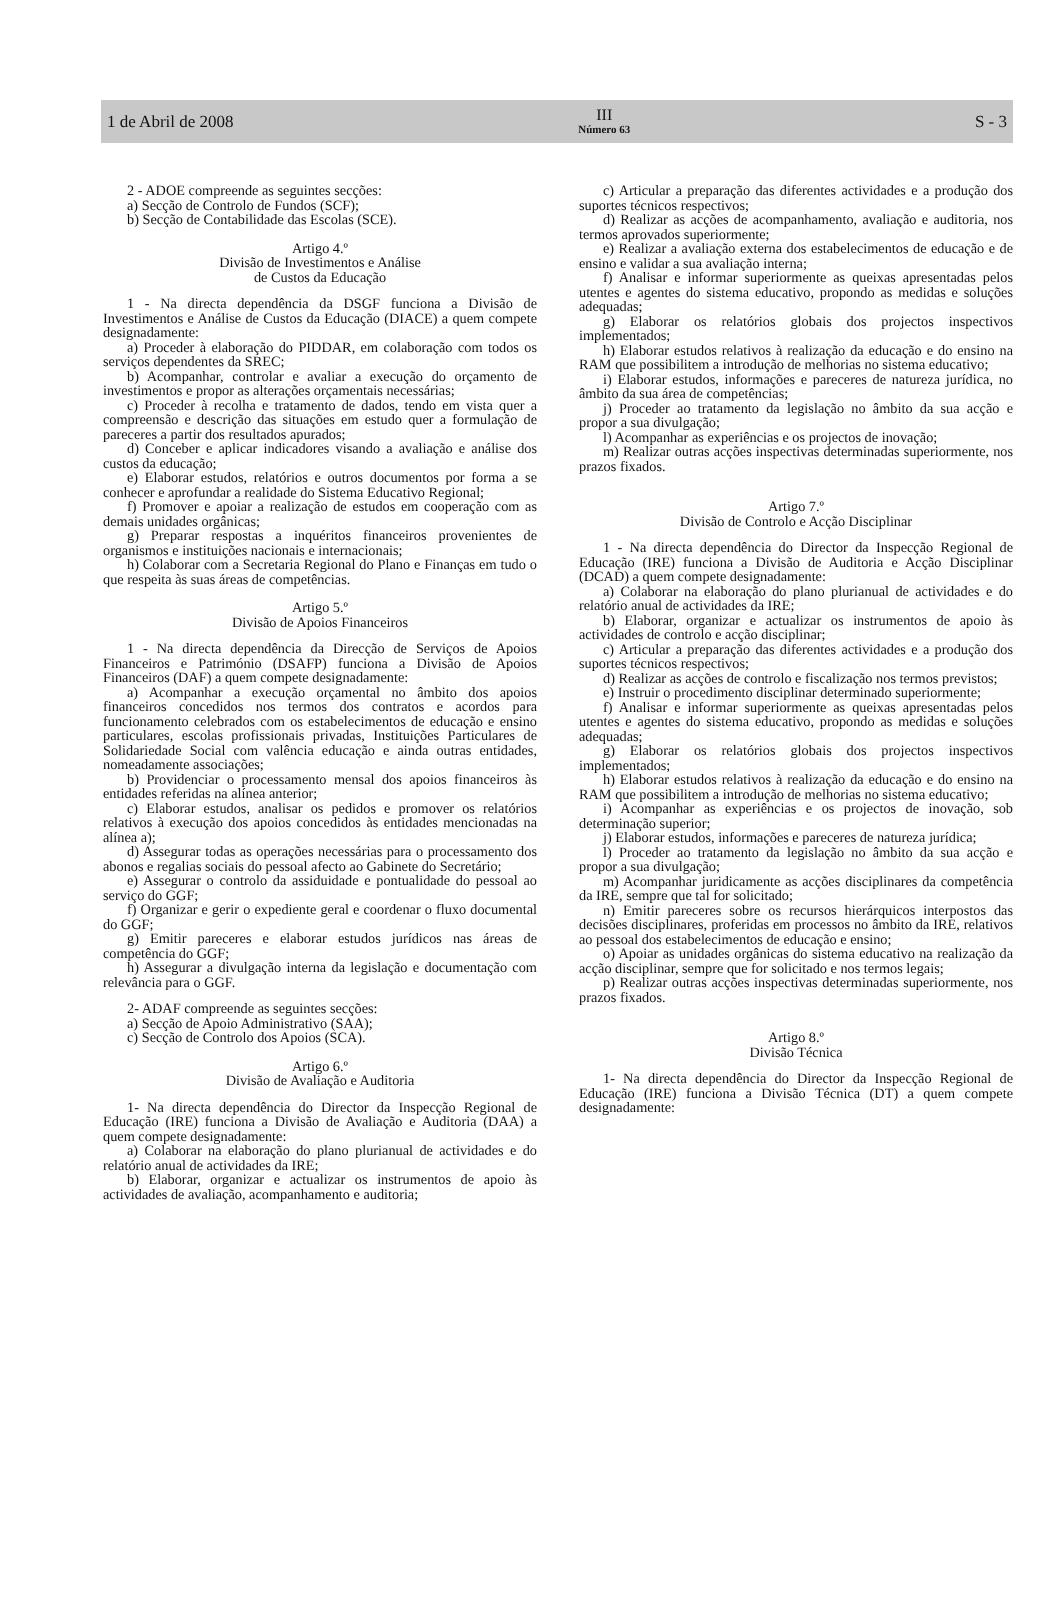1 de Abril de 2008
III
Número 63
S - 3
2 - ADOE compreende as seguintes secções:
a) Secção de Controlo de Fundos (SCF);
b) Secção de Contabilidade das Escolas (SCE).
Artigo 4.º
Divisão de Investimentos e Análise
de Custos da Educação
1 - Na directa dependência da DSGF funciona a Divisão de Investimentos e Análise de Custos da Educação (DIACE) a quem compete designadamente:
a) Proceder à elaboração do PIDDAR, em colaboração com todos os serviços dependentes da SREC;
b) Acompanhar, controlar e avaliar a execução do orçamento de investimentos e propor as alterações orçamentais necessárias;
c) Proceder à recolha e tratamento de dados, tendo em vista quer a compreensão e descrição das situações em estudo quer a formulação de pareceres a partir dos resultados apurados;
d) Conceber e aplicar indicadores visando a avaliação e análise dos custos da educação;
e) Elaborar estudos, relatórios e outros documentos por forma a se conhecer e aprofundar a realidade do Sistema Educativo Regional;
f) Promover e apoiar a realização de estudos em cooperação com as demais unidades orgânicas;
g) Preparar respostas a inquéritos financeiros provenientes de organismos e instituições nacionais e internacionais;
h) Colaborar com a Secretaria Regional do Plano e Finanças em tudo o que respeita às suas áreas de competências.
Artigo 5.º
Divisão de Apoios Financeiros
1 - Na directa dependência da Direcção de Serviços de Apoios Financeiros e Património (DSAFP) funciona a Divisão de Apoios Financeiros (DAF) a quem compete designadamente:
a) Acompanhar a execução orçamental no âmbito dos apoios financeiros concedidos nos termos dos contratos e acordos para funcionamento celebrados com os estabelecimentos de educação e ensino particulares, escolas profissionais privadas, Instituições Particulares de Solidariedade Social com valência educação e ainda outras entidades, nomeadamente associações;
b) Providenciar o processamento mensal dos apoios financeiros às entidades referidas na alínea anterior;
c) Elaborar estudos, analisar os pedidos e promover os relatórios relativos à execução dos apoios concedidos às entidades mencionadas na alínea a);
d) Assegurar todas as operações necessárias para o processamento dos abonos e regalias sociais do pessoal afecto ao Gabinete do Secretário;
e) Assegurar o controlo da assiduidade e pontualidade do pessoal ao serviço do GGF;
f) Organizar e gerir o expediente geral e coordenar o fluxo documental do GGF;
g) Emitir pareceres e elaborar estudos jurídicos nas áreas de competência do GGF;
h) Assegurar a divulgação interna da legislação e documentação com relevância para o GGF.
2- ADAF compreende as seguintes secções:
a) Secção de Apoio Administrativo (SAA);
c) Secção de Controlo dos Apoios (SCA).
Artigo 6.º
Divisão de Avaliação e Auditoria
1- Na directa dependência do Director da Inspecção Regional de Educação (IRE) funciona a Divisão de Avaliação e Auditoria (DAA) a quem compete designadamente:
a) Colaborar na elaboração do plano plurianual de actividades e do relatório anual de actividades da IRE;
b) Elaborar, organizar e actualizar os instrumentos de apoio às actividades de avaliação, acompanhamento e auditoria;
c) Articular a preparação das diferentes actividades e a produção dos suportes técnicos respectivos;
d) Realizar as acções de acompanhamento, avaliação e auditoria, nos termos aprovados superiormente;
e) Realizar a avaliação externa dos estabelecimentos de educação e de ensino e validar a sua avaliação interna;
f) Analisar e informar superiormente as queixas apresentadas pelos utentes e agentes do sistema educativo, propondo as medidas e soluções adequadas;
g) Elaborar os relatórios globais dos projectos inspectivos implementados;
h) Elaborar estudos relativos à realização da educação e do ensino na RAM que possibilitem a introdução de melhorias no sistema educativo;
i) Elaborar estudos, informações e pareceres de natureza jurídica, no âmbito da sua área de competências;
j) Proceder ao tratamento da legislação no âmbito da sua acção e propor a sua divulgação;
l) Acompanhar as experiências e os projectos de inovação;
m) Realizar outras acções inspectivas determinadas superiormente, nos prazos fixados.
Artigo 7.º
Divisão de Controlo e Acção Disciplinar
1 - Na directa dependência do Director da Inspecção Regional de Educação (IRE) funciona a Divisão de Auditoria e Acção Disciplinar (DCAD) a quem compete designadamente:
a) Colaborar na elaboração do plano plurianual de actividades e do relatório anual de actividades da IRE;
b) Elaborar, organizar e actualizar os instrumentos de apoio às actividades de controlo e acção disciplinar;
c) Articular a preparação das diferentes actividades e a produção dos suportes técnicos respectivos;
d) Realizar as acções de controlo e fiscalização nos termos previstos;
e) Instruir o procedimento disciplinar determinado superiormente;
f) Analisar e informar superiormente as queixas apresentadas pelos utentes e agentes do sistema educativo, propondo as medidas e soluções adequadas;
g) Elaborar os relatórios globais dos projectos inspectivos implementados;
h) Elaborar estudos relativos à realização da educação e do ensino na RAM que possibilitem a introdução de melhorias no sistema educativo;
i) Acompanhar as experiências e os projectos de inovação, sob determinação superior;
j) Elaborar estudos, informações e pareceres de natureza jurídica;
l) Proceder ao tratamento da legislação no âmbito da sua acção e propor a sua divulgação;
m) Acompanhar juridicamente as acções disciplinares da competência da IRE, sempre que tal for solicitado;
n) Emitir pareceres sobre os recursos hierárquicos interpostos das decisões disciplinares, proferidas em processos no âmbito da IRE, relativos ao pessoal dos estabelecimentos de educação e ensino;
o) Apoiar as unidades orgânicas do sistema educativo na realização da acção disciplinar, sempre que for solicitado e nos termos legais;
p) Realizar outras acções inspectivas determinadas superiormente, nos prazos fixados.
Artigo 8.º
Divisão Técnica
1- Na directa dependência do Director da Inspecção Regional de Educação (IRE) funciona a Divisão Técnica (DT) a quem compete designadamente: